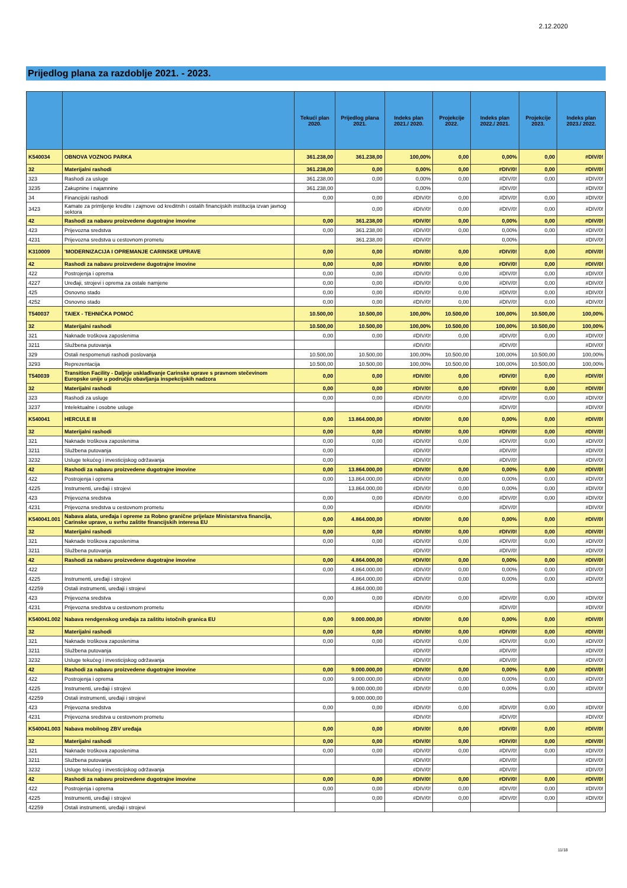2.12.2020
Prijedlog plana za razdoblje 2021. - 2023.
| | | Tekući plan 2020. | Prijedlog plana 2021. | Indeks plan 2021./ 2020. | Projekcije 2022. | Indeks plan 2022./ 2021. | Projekcije 2023. | Indeks plan 2023./ 2022. |
| --- | --- | --- | --- | --- | --- | --- | --- | --- |
| K540034 | OBNOVA VOZNOG PARKA | 361.238,00 | 361.238,00 | 100,00% | 0,00 | 0,00% | 0,00 | #DIV/0! |
| 32 | Materijalni rashodi | 361.238,00 | 0,00 | 0,00% | 0,00 | #DIV/0! | 0,00 | #DIV/0! |
| 323 | Rashodi za usluge | 361.238,00 | 0,00 | 0,00% | 0,00 | #DIV/0! | 0,00 | #DIV/0! |
| 3235 | Zakupnine i najamnine | 361.238,00 | | 0,00% | | #DIV/0! | | #DIV/0! |
| 34 | Financijski rashodi | 0,00 | 0,00 | #DIV/0! | 0,00 | #DIV/0! | 0,00 | #DIV/0! |
| 3423 | Kamate za primljenje kredite i zajmove od kreditnih i ostalih financijskih institucija izvan javnog sektora | | 0,00 | #DIV/0! | 0,00 | #DIV/0! | 0,00 | #DIV/0! |
| 42 | Rashodi za nabavu proizvedene dugotrajne imovine | 0,00 | 361.238,00 | #DIV/0! | 0,00 | 0,00% | 0,00 | #DIV/0! |
| 423 | Prijevozna sredstva | 0,00 | 361.238,00 | #DIV/0! | 0,00 | 0,00% | 0,00 | #DIV/0! |
| 4231 | Prijevozna sredstva u cestovnom prometu | | 361.238,00 | #DIV/0! | | 0,00% | | #DIV/0! |
| K310009 | 'MODERNIZACIJA I OPREMANJE CARINSKE UPRAVE | 0,00 | 0,00 | #DIV/0! | 0,00 | #DIV/0! | 0,00 | #DIV/0! |
| 42 | Rashodi za nabavu proizvedene dugotrajne imovine | 0,00 | 0,00 | #DIV/0! | 0,00 | #DIV/0! | 0,00 | #DIV/0! |
| 422 | Postrojenja i oprema | 0,00 | 0,00 | #DIV/0! | 0,00 | #DIV/0! | 0,00 | #DIV/0! |
| 4227 | Uređaji, strojevi i oprema za ostale namjene | 0,00 | 0,00 | #DIV/0! | 0,00 | #DIV/0! | 0,00 | #DIV/0! |
| 425 | Osnovno stado | 0,00 | 0,00 | #DIV/0! | 0,00 | #DIV/0! | 0,00 | #DIV/0! |
| 4252 | Osnovno stado | 0,00 | 0,00 | #DIV/0! | 0,00 | #DIV/0! | 0,00 | #DIV/0! |
| T540037 | TAIEX - TEHNIČKA POMOĆ | 10.500,00 | 10.500,00 | 100,00% | 10.500,00 | 100,00% | 10.500,00 | 100,00% |
| 32 | Materijalni rashodi | 10.500,00 | 10.500,00 | 100,00% | 10.500,00 | 100,00% | 10.500,00 | 100,00% |
| 321 | Naknade troškova zaposlenima | 0,00 | 0,00 | #DIV/0! | 0,00 | #DIV/0! | 0,00 | #DIV/0! |
| 3211 | Službena putovanja | | | #DIV/0! | | #DIV/0! | | #DIV/0! |
| 329 | Ostali nespomenuti rashodi poslovanja | 10.500,00 | 10.500,00 | 100,00% | 10.500,00 | 100,00% | 10.500,00 | 100,00% |
| 3293 | Reprezentacija | 10.500,00 | 10.500,00 | 100,00% | 10.500,00 | 100,00% | 10.500,00 | 100,00% |
| T540039 | Transition Facility - Daljnje usklađivanje Carinske uprave s pravnom stečevinom Europske unije u području obavljanja inspekcijskih nadzora | 0,00 | 0,00 | #DIV/0! | 0,00 | #DIV/0! | 0,00 | #DIV/0! |
| 32 | Materijalni rashodi | 0,00 | 0,00 | #DIV/0! | 0,00 | #DIV/0! | 0,00 | #DIV/0! |
| 323 | Rashodi za usluge | 0,00 | 0,00 | #DIV/0! | 0,00 | #DIV/0! | 0,00 | #DIV/0! |
| 3237 | Intelektualne i osobne usluge | | | #DIV/0! | | #DIV/0! | | #DIV/0! |
| K540041 | HERCULE III | 0,00 | 13.864.000,00 | #DIV/0! | 0,00 | 0,00% | 0,00 | #DIV/0! |
| 32 | Materijalni rashodi | 0,00 | 0,00 | #DIV/0! | 0,00 | #DIV/0! | 0,00 | #DIV/0! |
| 321 | Naknade troškova zaposlenima | 0,00 | 0,00 | #DIV/0! | 0,00 | #DIV/0! | 0,00 | #DIV/0! |
| 3211 | Službena putovanja | 0,00 | | #DIV/0! | | #DIV/0! | | #DIV/0! |
| 3232 | Usluge tekućeg i investicijskog održavanja | 0,00 | | #DIV/0! | | #DIV/0! | | #DIV/0! |
| 42 | Rashodi za nabavu proizvedene dugotrajne imovine | 0,00 | 13.864.000,00 | #DIV/0! | 0,00 | 0,00% | 0,00 | #DIV/0! |
| 422 | Postrojenja i oprema | 0,00 | 13.864.000,00 | #DIV/0! | 0,00 | 0,00% | 0,00 | #DIV/0! |
| 4225 | Instrumenti, uređaji i strojevi | | 13.864.000,00 | #DIV/0! | 0,00 | 0,00% | 0,00 | #DIV/0! |
| 423 | Prijevozna sredstva | 0,00 | 0,00 | #DIV/0! | 0,00 | #DIV/0! | 0,00 | #DIV/0! |
| 4231 | Prijevozna sredstva u cestovnom prometu | 0,00 | | #DIV/0! | | #DIV/0! | | #DIV/0! |
| K540041.001 | Nabava alata, uređaja i opreme za Robno granične prijelaze Ministarstva financija, Carinske uprave, u svrhu zaštite financijskih interesa EU | 0,00 | 4.864.000,00 | #DIV/0! | 0,00 | 0,00% | 0,00 | #DIV/0! |
| 32 | Materijalni rashodi | 0,00 | 0,00 | #DIV/0! | 0,00 | #DIV/0! | 0,00 | #DIV/0! |
| 321 | Naknade troškova zaposlenima | 0,00 | 0,00 | #DIV/0! | 0,00 | #DIV/0! | 0,00 | #DIV/0! |
| 3211 | Službena putovanja | | | #DIV/0! | | #DIV/0! | | #DIV/0! |
| 42 | Rashodi za nabavu proizvedene dugotrajne imovine | 0,00 | 4.864.000,00 | #DIV/0! | 0,00 | 0,00% | 0,00 | #DIV/0! |
| 422 | | 0,00 | 4.864.000,00 | #DIV/0! | 0,00 | 0,00% | 0,00 | #DIV/0! |
| 4225 | Instrumenti, uređaji i strojevi | | 4.864.000,00 | #DIV/0! | 0,00 | 0,00% | 0,00 | #DIV/0! |
| 42259 | Ostali instrumenti, uređaji i strojevi | | 4.864.000,00 | | | | | |
| 423 | Prijevozna sredstva | 0,00 | 0,00 | #DIV/0! | 0,00 | #DIV/0! | 0,00 | #DIV/0! |
| 4231 | Prijevozna sredstva u cestovnom prometu | | | #DIV/0! | | #DIV/0! | | #DIV/0! |
| K540041.002 | Nabava rendgenskog uređaja za zaštitu istočnih granica EU | 0,00 | 9.000.000,00 | #DIV/0! | 0,00 | 0,00% | 0,00 | #DIV/0! |
| 32 | Materijalni rashodi | 0,00 | 0,00 | #DIV/0! | 0,00 | #DIV/0! | 0,00 | #DIV/0! |
| 321 | Naknade troškova zaposlenima | 0,00 | 0,00 | #DIV/0! | 0,00 | #DIV/0! | 0,00 | #DIV/0! |
| 3211 | Službena putovanja | | | #DIV/0! | | #DIV/0! | | #DIV/0! |
| 3232 | Usluge tekućeg i investicijskog održavanja | | | #DIV/0! | | #DIV/0! | | #DIV/0! |
| 42 | Rashodi za nabavu proizvedene dugotrajne imovine | 0,00 | 9.000.000,00 | #DIV/0! | 0,00 | 0,00% | 0,00 | #DIV/0! |
| 422 | Postrojenja i oprema | 0,00 | 9.000.000,00 | #DIV/0! | 0,00 | 0,00% | 0,00 | #DIV/0! |
| 4225 | Instrumenti, uređaji i strojevi | | 9.000.000,00 | #DIV/0! | 0,00 | 0,00% | 0,00 | #DIV/0! |
| 42259 | Ostali instrumenti, uređaji i strojevi | | 9.000.000,00 | | | | | |
| 423 | Prijevozna sredstva | 0,00 | 0,00 | #DIV/0! | 0,00 | #DIV/0! | 0,00 | #DIV/0! |
| 4231 | Prijevozna sredstva u cestovnom prometu | | | #DIV/0! | | #DIV/0! | | #DIV/0! |
| K540041.003 | Nabava mobilnog ZBV uređaja | 0,00 | 0,00 | #DIV/0! | 0,00 | #DIV/0! | 0,00 | #DIV/0! |
| 32 | Materijalni rashodi | 0,00 | 0,00 | #DIV/0! | 0,00 | #DIV/0! | 0,00 | #DIV/0! |
| 321 | Naknade troškova zaposlenima | 0,00 | 0,00 | #DIV/0! | 0,00 | #DIV/0! | 0,00 | #DIV/0! |
| 3211 | Službena putovanja | | | #DIV/0! | | #DIV/0! | | #DIV/0! |
| 3232 | Usluge tekućeg i investicijskog održavanja | | | #DIV/0! | | #DIV/0! | | #DIV/0! |
| 42 | Rashodi za nabavu proizvedene dugotrajne imovine | 0,00 | 0,00 | #DIV/0! | 0,00 | #DIV/0! | 0,00 | #DIV/0! |
| 422 | Postrojenja i oprema | 0,00 | 0,00 | #DIV/0! | 0,00 | #DIV/0! | 0,00 | #DIV/0! |
| 4225 | Instrumenti, uređaji i strojevi | | 0,00 | #DIV/0! | 0,00 | #DIV/0! | 0,00 | #DIV/0! |
| 42259 | Ostali instrumenti, uređaji i strojevi | | | | | | | |
11/18